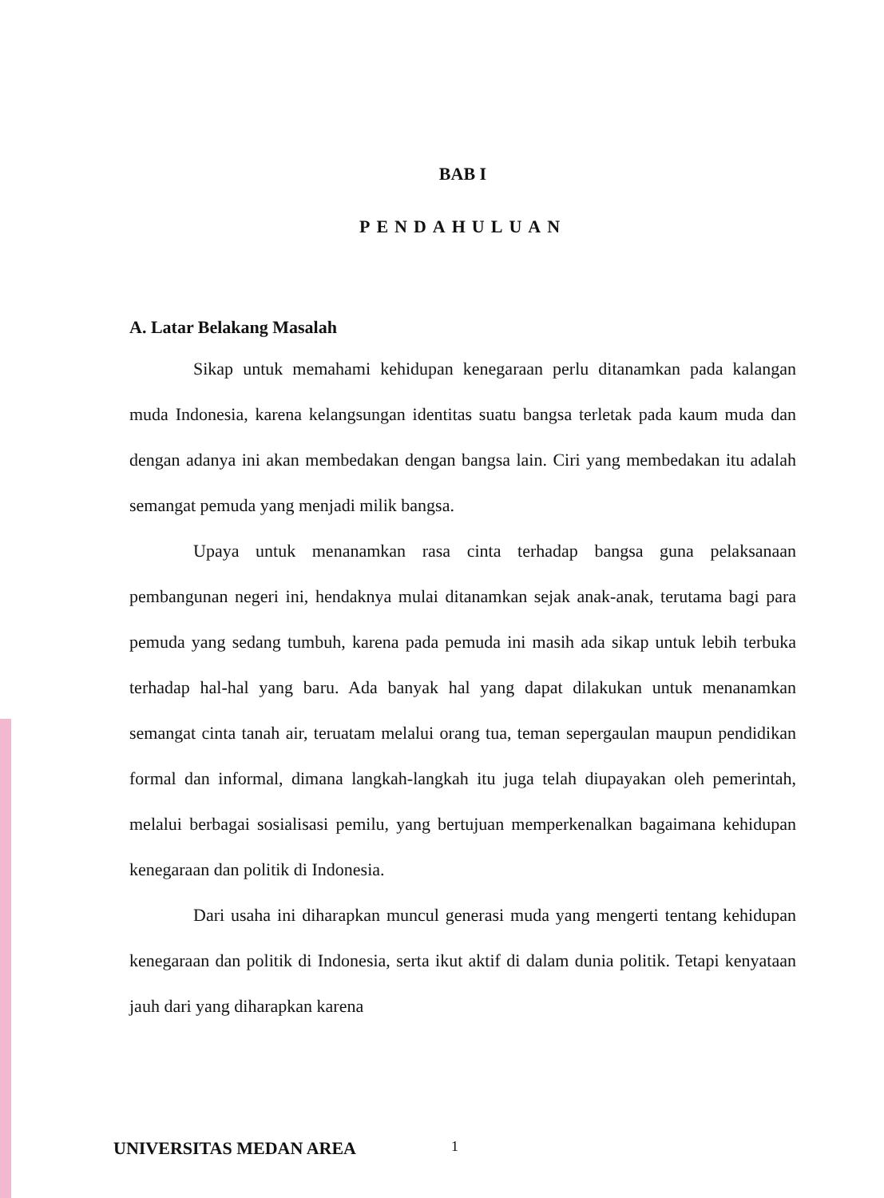BAB I
PENDAHULUAN
A. Latar Belakang Masalah
Sikap untuk memahami kehidupan kenegaraan perlu ditanamkan pada kalangan muda Indonesia, karena kelangsungan identitas suatu bangsa terletak pada kaum muda dan dengan adanya ini akan membedakan dengan bangsa lain. Ciri yang membedakan itu adalah semangat pemuda yang menjadi milik bangsa.
Upaya untuk menanamkan rasa cinta terhadap bangsa guna pelaksanaan pembangunan negeri ini, hendaknya mulai ditanamkan sejak anak-anak, terutama bagi para pemuda yang sedang tumbuh, karena pada pemuda ini masih ada sikap untuk lebih terbuka terhadap hal-hal yang baru. Ada banyak hal yang dapat dilakukan untuk menanamkan semangat cinta tanah air, teruatam melalui orang tua, teman sepergaulan maupun pendidikan formal dan informal, dimana langkah-langkah itu juga telah diupayakan oleh pemerintah, melalui berbagai sosialisasi pemilu, yang bertujuan memperkenalkan bagaimana kehidupan kenegaraan dan politik di Indonesia.
Dari usaha ini diharapkan muncul generasi muda yang mengerti tentang kehidupan kenegaraan dan politik di Indonesia, serta ikut aktif di dalam dunia politik. Tetapi kenyataan jauh dari yang diharapkan karena
UNIVERSITAS MEDAN AREA 1